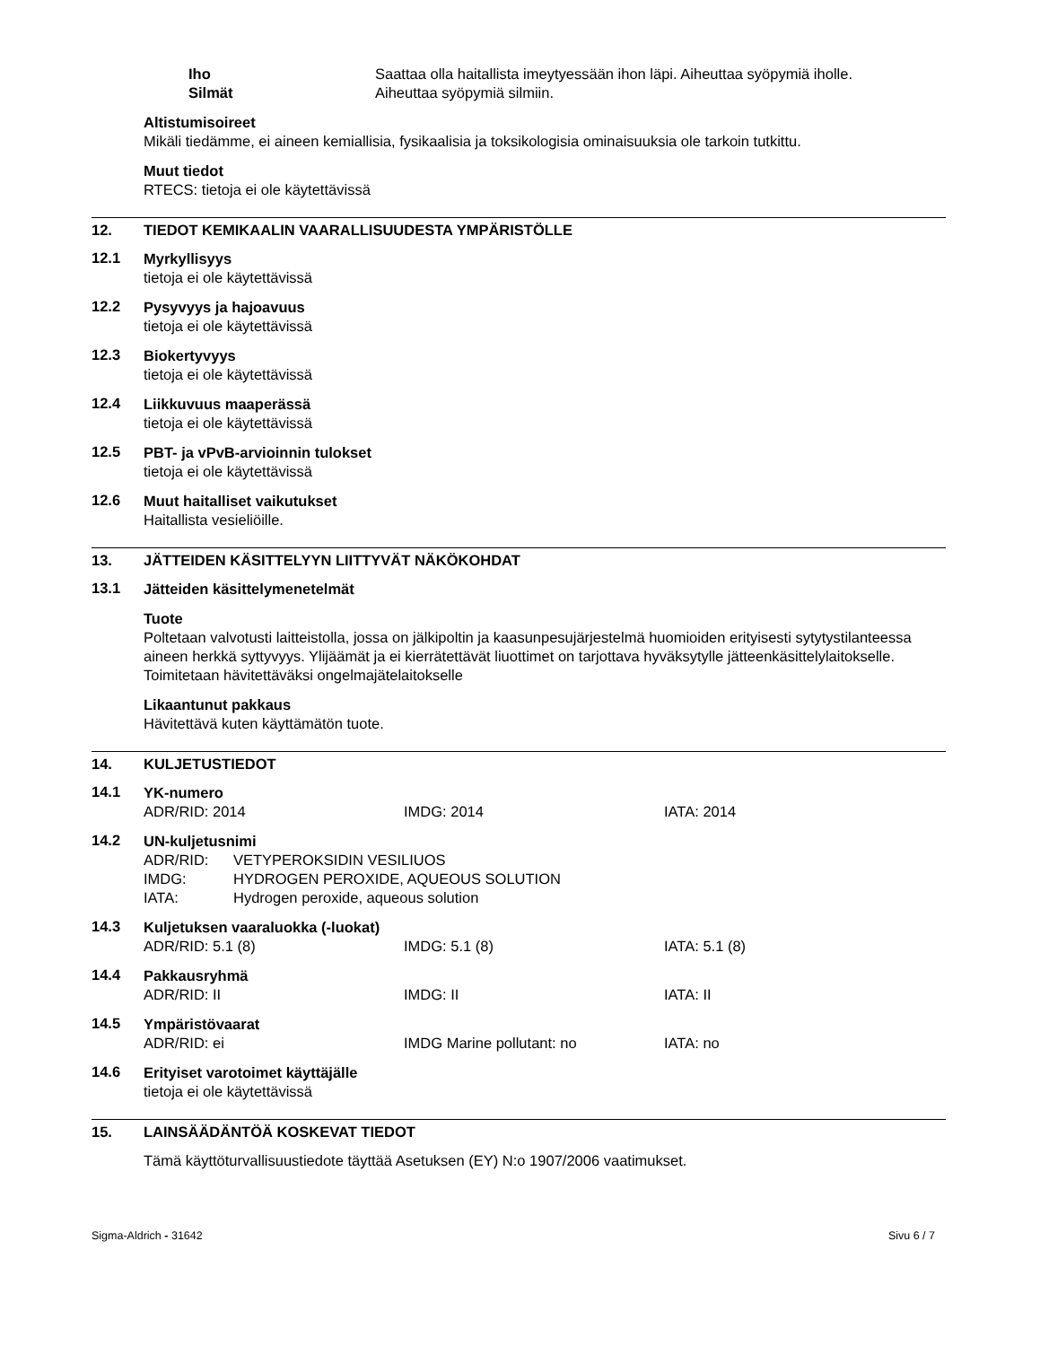| Iho | Saattaa olla haitallista imeytyessään ihon läpi. Aiheuttaa syöpymiä iholle. |
| Silmät | Aiheuttaa syöpymiä silmiin. |
Altistumisoireet
Mikäli tiedämme, ei aineen kemiallisia, fysikaalisia ja toksikologisia ominaisuuksia ole tarkoin tutkittu.
Muut tiedot
RTECS: tietoja ei ole käytettävissä
12. TIEDOT KEMIKAALIN VAARALLISUUDESTA YMPÄRISTÖLLE
12.1
Myrkyllisyys
tietoja ei ole käytettävissä
12.2
Pysyvyys ja hajoavuus
tietoja ei ole käytettävissä
12.3
Biokertyvyys
tietoja ei ole käytettävissä
12.4
Liikkuvuus maaperässä
tietoja ei ole käytettävissä
12.5
PBT- ja vPvB-arvioinnin tulokset
tietoja ei ole käytettävissä
12.6
Muut haitalliset vaikutukset
Haitallista vesieliöille.
13. JÄTTEIDEN KÄSITTELYYN LIITTYVÄT NÄKÖKOHDAT
13.1
Jätteiden käsittelymenetelmät
Tuote
Poltetaan valvotusti laitteistolla, jossa on jälkipoltin ja kaasunpesujärjestelmä huomioiden erityisesti sytytystilanteessa aineen herkkä syttyvyys. Ylijäämät ja ei kierrätettävät liuottimet on tarjottava hyväksytylle jätteenkäsittelylaitokselle. Toimitetaan hävitettäväksi ongelmajätelaitokselle
Likaantunut pakkaus
Hävitettävä kuten käyttämätön tuote.
14. KULJETUSTIEDOT
14.1
YK-numero
| ADR/RID: 2014 | IMDG: 2014 | IATA: 2014 |
14.2
UN-kuljetusnimi
| ADR/RID: | VETYPEROKSIDIN VESILIUOS |
| IMDG: | HYDROGEN PEROXIDE, AQUEOUS SOLUTION |
| IATA: | Hydrogen peroxide, aqueous solution |
14.3
Kuljetuksen vaaraluokka (-luokat)
| ADR/RID: 5.1 (8) | IMDG: 5.1 (8) | IATA: 5.1 (8) |
14.4
Pakkausryhmä
| ADR/RID: II | IMDG: II | IATA: II |
14.5
Ympäristövaarat
| ADR/RID: ei | IMDG Marine pollutant: no | IATA: no |
14.6
Erityiset varotoimet käyttäjälle
tietoja ei ole käytettävissä
15. LAINSÄÄDÄNTÖÄ KOSKEVAT TIEDOT
Tämä käyttöturvallisuustiedote täyttää Asetuksen (EY) N:o 1907/2006 vaatimukset.
Sigma-Aldrich - 31642 Sivu 6 / 7